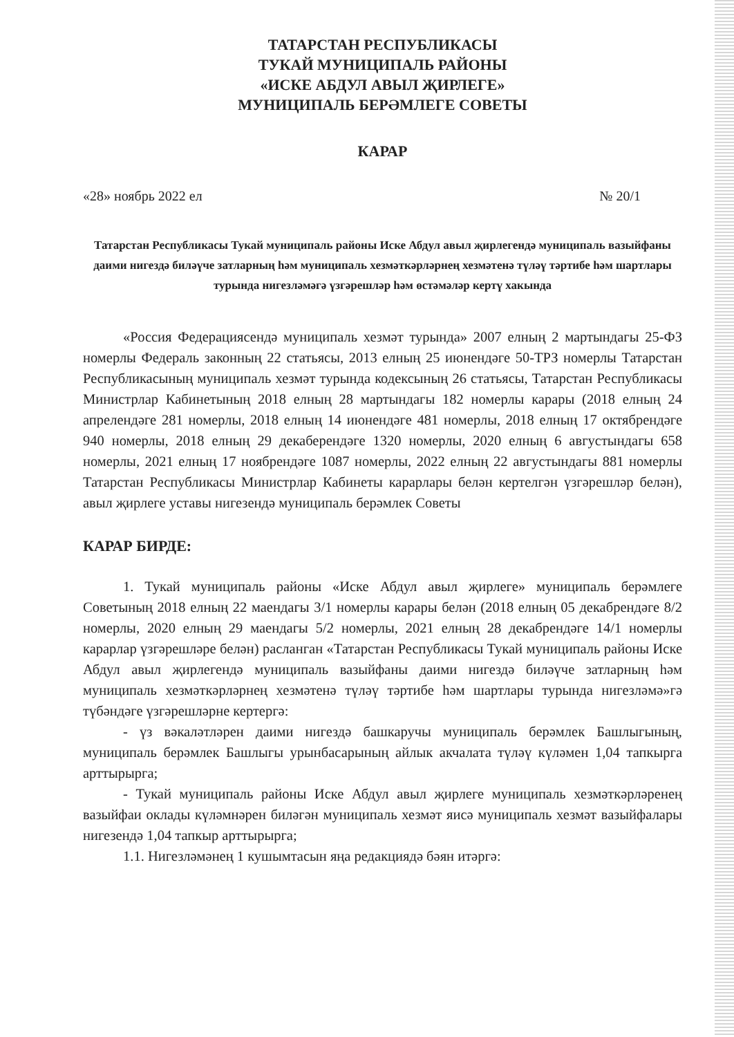ТАТАРСТАН РЕСПУБЛИКАСЫ
ТУКАЙ МУНИЦИПАЛЬ РАЙОНЫ
«ИСКЕ АБДУЛ АВЫЛ ҖИРЛЕГЕ»
МУНИЦИПАЛЬ БЕРӘМЛЕГЕ СОВЕТЫ
КАРАР
«28» ноябрь 2022 ел № 20/1
Татарстан Республикасы Тукай муниципаль районы Иске Абдул авыл җирлегендә муниципаль вазыйфаны даими нигездә биләүче затларның һәм муниципаль хезмәткәрләрнең хезмәтенә түләү тәртибе һәм шартлары турында нигезләмәгә үзгәрешләр һәм өстәмәләр кертү хакында
«Россия Федерациясендә муниципаль хезмәт турында» 2007 елның 2 мартындагы 25-ФЗ номерлы Федераль законның 22 статьясы, 2013 елның 25 июнендәге 50-ТРЗ номерлы Татарстан Республикасының муниципаль хезмәт турында кодексының 26 статьясы, Татарстан Республикасы Министрлар Кабинетының 2018 елның 28 мартындагы 182 номерлы карары (2018 елның 24 апрелендәге 281 номерлы, 2018 елның 14 июнендәге 481 номерлы, 2018 елның 17 октябрендәге 940 номерлы, 2018 елның 29 декаберендәге 1320 номерлы, 2020 елның 6 августындагы 658 номерлы, 2021 елның 17 ноябрендәге 1087 номерлы, 2022 елның 22 августындагы 881 номерлы Татарстан Республикасы Министрлар Кабинеты карарлары белән кертелгән үзгәрешләр белән), авыл җирлеге уставы нигезендә муниципаль берәмлек Советы
КАРАР БИРДЕ:
1. Тукай муниципаль районы «Иске Абдул авыл җирлеге» муниципаль берәмлеге Советының 2018 елның 22 маендагы 3/1 номерлы карары белән (2018 елның 05 декабрендәге 8/2 номерлы, 2020 елның 29 маендагы 5/2 номерлы, 2021 елның 28 декабрендәге 14/1 номерлы карарлар үзгәрешләре белән) расланган «Татарстан Республикасы Тукай муниципаль районы Иске Абдул авыл җирлегендә муниципаль вазыйфаны даими нигездә биләүче затларның һәм муниципаль хезмәткәрләрнең хезмәтенә түләү тәртибе һәм шартлары турында нигезләмә»гә түбәндәге үзгәрешләрне кертергә:
- үз вәкаләтләрен даими нигездә башкаручы муниципаль берәмлек Башлыгының, муниципаль берәмлек Башлыгы урынбасарының айлык акчалата түләү күләмен 1,04 тапкырга арттырырга;
- Тукай муниципаль районы Иске Абдул авыл җирлеге муниципаль хезмәткәрләренең вазыйфаи оклады күләмнәрен биләгән муниципаль хезмәт яисә муниципаль хезмәт вазыйфалары нигезендә 1,04 тапкыр арттырырга;
1.1. Нигезләмәнең 1 кушымтасын яңа редакциядә бәян итәргә: